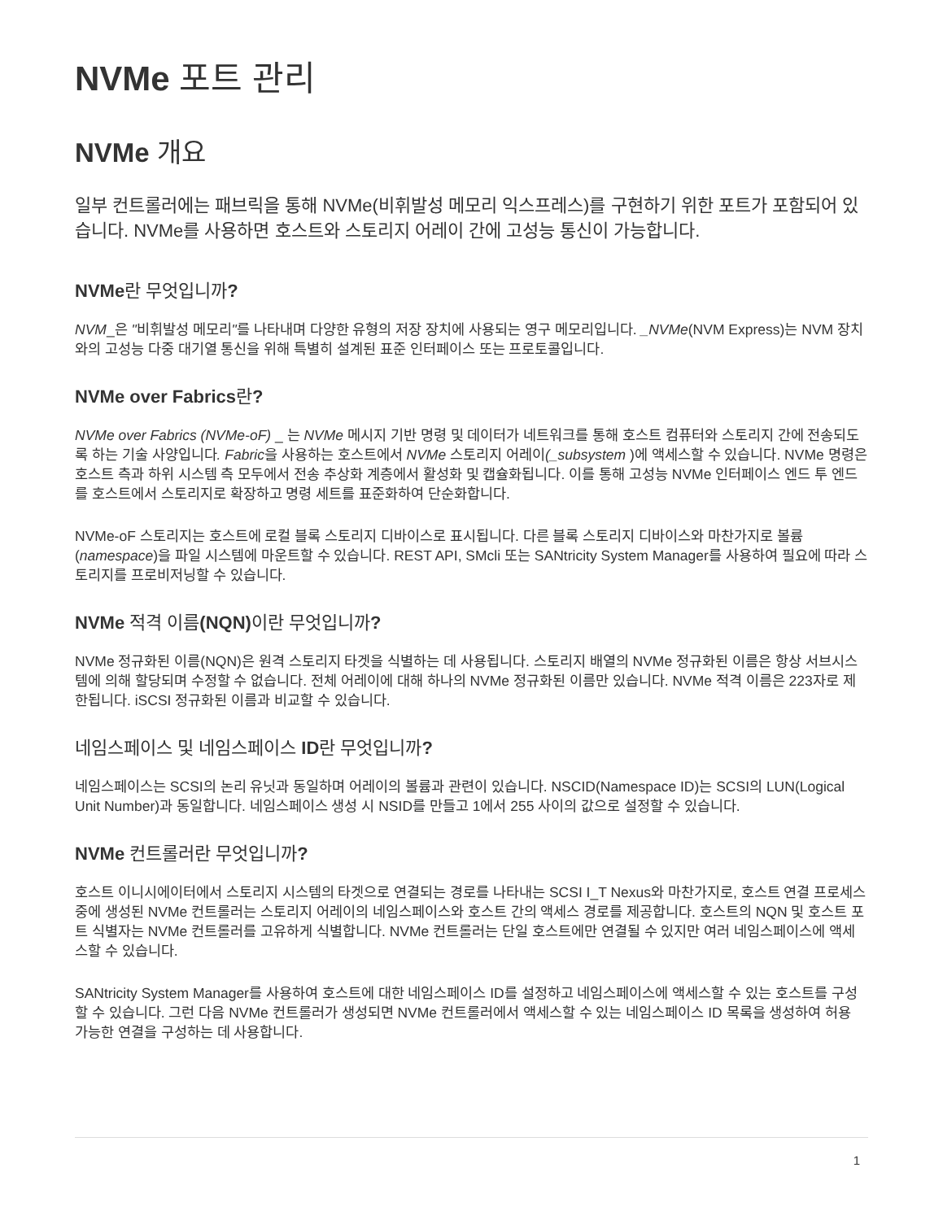NVMe 포트 관리
NVMe 개요
일부 컨트롤러에는 패브릭을 통해 NVMe(비휘발성 메모리 익스프레스)를 구현하기 위한 포트가 포함되어 있습니다. NVMe를 사용하면 호스트와 스토리지 어레이 간에 고성능 통신이 가능합니다.
NVMe란 무엇입니까?
NVM_은 "비휘발성 메모리"를 나타내며 다양한 유형의 저장 장치에 사용되는 영구 메모리입니다. _NVMe(NVM Express)는 NVM 장치와의 고성능 다중 대기열 통신을 위해 특별히 설계된 표준 인터페이스 또는 프로토콜입니다.
NVMe over Fabrics란?
NVMe over Fabrics (NVMe-oF) _ 는 NVMe 메시지 기반 명령 및 데이터가 네트워크를 통해 호스트 컴퓨터와 스토리지 간에 전송되도록 하는 기술 사양입니다. Fabric을 사용하는 호스트에서 NVMe 스토리지 어레이(_subsystem )에 액세스할 수 있습니다. NVMe 명령은 호스트 측과 하위 시스템 측 모두에서 전송 추상화 계층에서 활성화 및 캡슐화됩니다. 이를 통해 고성능 NVMe 인터페이스 엔드 투 엔드를 호스트에서 스토리지로 확장하고 명령 세트를 표준화하여 단순화합니다.
NVMe-oF 스토리지는 호스트에 로컬 블록 스토리지 디바이스로 표시됩니다. 다른 블록 스토리지 디바이스와 마찬가지로 볼륨(namespace)을 파일 시스템에 마운트할 수 있습니다. REST API, SMcli 또는 SANtricity System Manager를 사용하여 필요에 따라 스토리지를 프로비저닝할 수 있습니다.
NVMe 적격 이름(NQN) 이란 무엇입니까?
NVMe 정규화된 이름(NQN)은 원격 스토리지 타겟을 식별하는 데 사용됩니다. 스토리지 배열의 NVMe 정규화된 이름은 항상 서브시스템에 의해 할당되며 수정할 수 없습니다. 전체 어레이에 대해 하나의 NVMe 정규화된 이름만 있습니다. NVMe 적격 이름은 223자로 제한됩니다. iSCSI 정규화된 이름과 비교할 수 있습니다.
네임스페이스 및 네임스페이스 ID란 무엇입니까?
네임스페이스는 SCSI의 논리 유닛과 동일하며 어레이의 볼륨과 관련이 있습니다. NSCID(Namespace ID)는 SCSI의 LUN(Logical Unit Number)과 동일합니다. 네임스페이스 생성 시 NSID를 만들고 1에서 255 사이의 값으로 설정할 수 있습니다.
NVMe 컨트롤러란 무엇입니까?
호스트 이니시에이터에서 스토리지 시스템의 타겟으로 연결되는 경로를 나타내는 SCSI I_T Nexus와 마찬가지로, 호스트 연결 프로세스 중에 생성된 NVMe 컨트롤러는 스토리지 어레이의 네임스페이스와 호스트 간의 액세스 경로를 제공합니다. 호스트의 NQN 및 호스트 포트 식별자는 NVMe 컨트롤러를 고유하게 식별합니다. NVMe 컨트롤러는 단일 호스트에만 연결될 수 있지만 여러 네임스페이스에 액세스할 수 있습니다.
SANtricity System Manager를 사용하여 호스트에 대한 네임스페이스 ID를 설정하고 네임스페이스에 액세스할 수 있는 호스트를 구성할 수 있습니다. 그런 다음 NVMe 컨트롤러가 생성되면 NVMe 컨트롤러에서 액세스할 수 있는 네임스페이스 ID 목록을 생성하여 허용 가능한 연결을 구성하는 데 사용합니다.
1